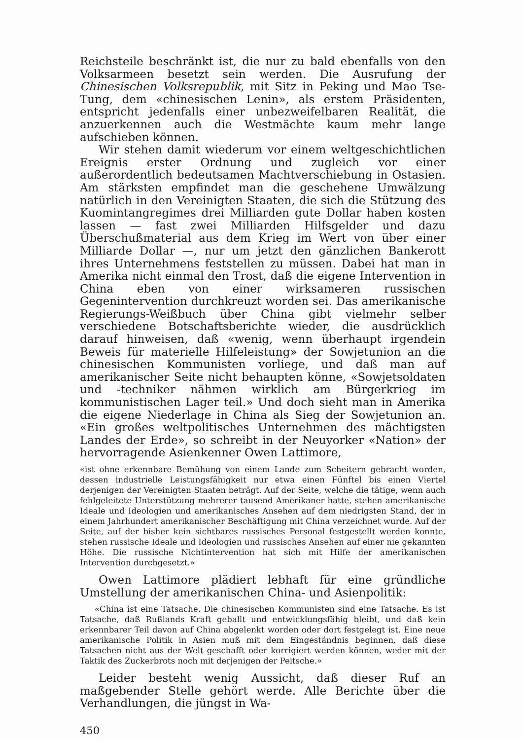Reichsteile beschränkt ist, die nur zu bald ebenfalls von den Volksarmeen besetzt sein werden. Die Ausrufung der Chinesischen Volksrepublik, mit Sitz in Peking und Mao Tse-Tung, dem «chinesischen Lenin», als erstem Präsidenten, entspricht jedenfalls einer unbezweifelbaren Realität, die anzuerkennen auch die Westmächte kaum mehr lange aufschieben können.
Wir stehen damit wiederum vor einem weltgeschichtlichen Ereignis erster Ordnung und zugleich vor einer außerordentlich bedeutsamen Machtverschiebung in Ostasien. Am stärksten empfindet man die geschehene Umwälzung natürlich in den Vereinigten Staaten, die sich die Stützung des Kuomintangregimes drei Milliarden gute Dollar haben kosten lassen — fast zwei Milliarden Hilfsgelder und dazu Überschußmaterial aus dem Krieg im Wert von über einer Milliarde Dollar —, nur um jetzt den gänzlichen Bankerott ihres Unternehmens feststellen zu müssen. Dabei hat man in Amerika nicht einmal den Trost, daß die eigene Intervention in China eben von einer wirksameren russischen Gegenintervention durchkreuzt worden sei. Das amerikanische Regierungs-Weißbuch über China gibt vielmehr selber verschiedene Botschaftsberichte wieder, die ausdrücklich darauf hinweisen, daß «wenig, wenn überhaupt irgendein Beweis für materielle Hilfeleistung» der Sowjetunion an die chinesischen Kommunisten vorliege, und daß man auf amerikanischer Seite nicht behaupten könne, «Sowjetsoldaten und -techniker nähmen wirklich am Bürgerkrieg im kommunistischen Lager teil.» Und doch sieht man in Amerika die eigene Niederlage in China als Sieg der Sowjetunion an. «Ein großes weltpolitisches Unternehmen des mächtigsten Landes der Erde», so schreibt in der Neuyorker «Nation» der hervorragende Asienkenner Owen Lattimore,
«ist ohne erkennbare Bemühung von einem Lande zum Scheitern gebracht worden, dessen industrielle Leistungsfähigkeit nur etwa einen Fünftel bis einen Viertel derjenigen der Vereinigten Staaten beträgt. Auf der Seite, welche die tätige, wenn auch fehlgeleitete Unterstützung mehrerer tausend Amerikaner hatte, stehen amerikanische Ideale und Ideologien und amerikanisches Ansehen auf dem niedrigsten Stand, der in einem Jahrhundert amerikanischer Beschäftigung mit China verzeichnet wurde. Auf der Seite, auf der bisher kein sichtbares russisches Personal festgestellt werden konnte, stehen russische Ideale und Ideologien und russisches Ansehen auf einer nie gekannten Höhe. Die russische Nichtintervention hat sich mit Hilfe der amerikanischen Intervention durchgesetzt.»
Owen Lattimore plädiert lebhaft für eine gründliche Umstellung der amerikanischen China- und Asienpolitik:
«China ist eine Tatsache. Die chinesischen Kommunisten sind eine Tatsache. Es ist Tatsache, daß Rußlands Kraft geballt und entwicklungsfähig bleibt, und daß kein erkennbarer Teil davon auf China abgelenkt worden oder dort festgelegt ist. Eine neue amerikanische Politik in Asien muß mit dem Eingeständnis beginnen, daß diese Tatsachen nicht aus der Welt geschafft oder korrigiert werden können, weder mit der Taktik des Zuckerbrots noch mit derjenigen der Peitsche.»
Leider besteht wenig Aussicht, daß dieser Ruf an maßgebender Stelle gehört werde. Alle Berichte über die Verhandlungen, die jüngst in Wa-
450